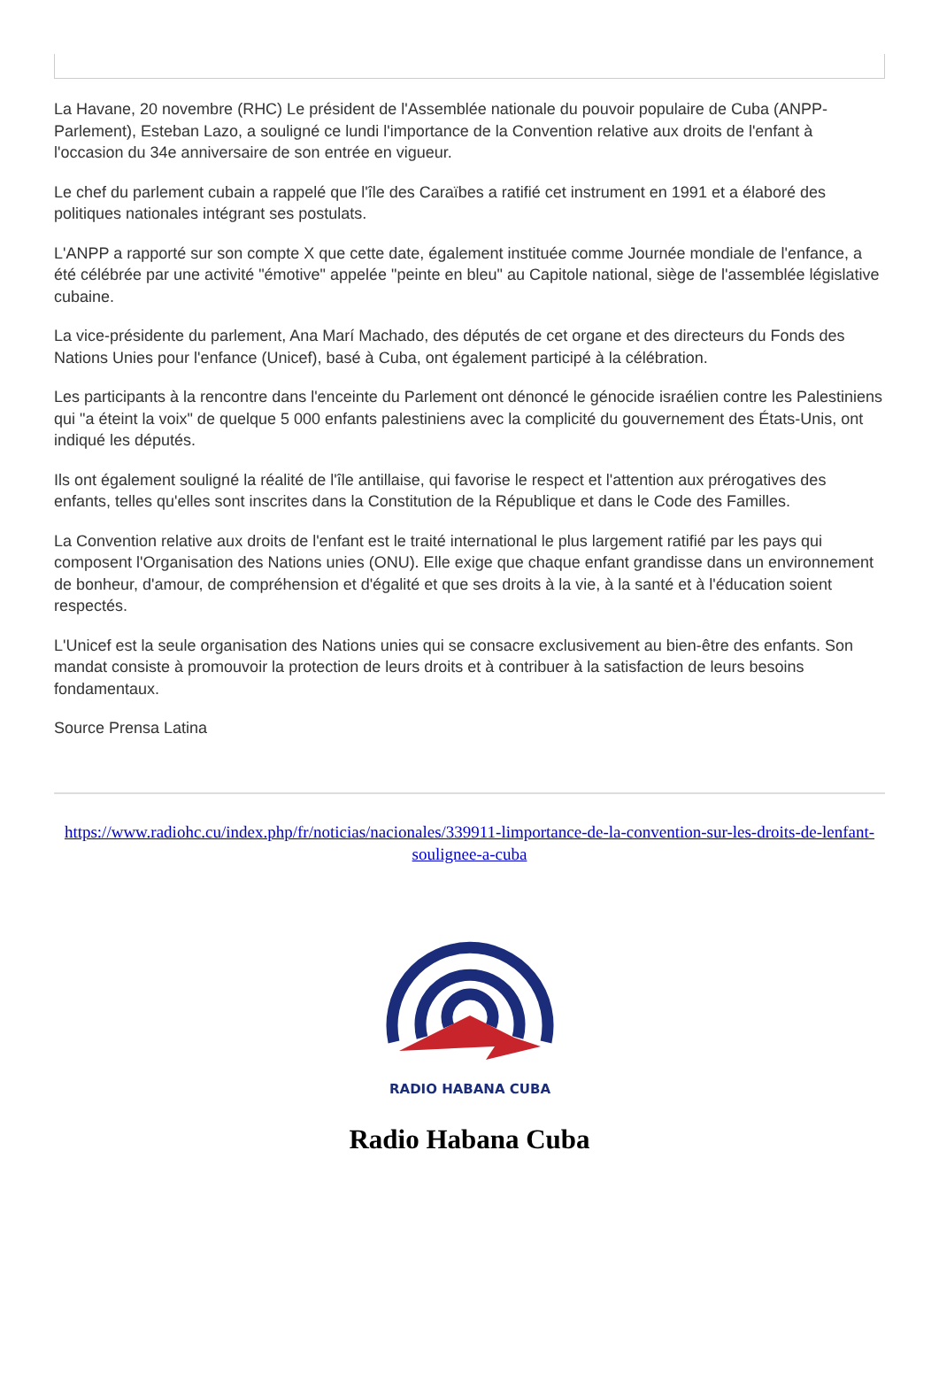La Havane, 20 novembre (RHC) Le président de l'Assemblée nationale du pouvoir populaire de Cuba (ANPP-Parlement), Esteban Lazo, a souligné ce lundi l'importance de la Convention relative aux droits de l'enfant à l'occasion du 34e anniversaire de son entrée en vigueur.
Le chef du parlement cubain a rappelé que l'île des Caraïbes a ratifié cet instrument en 1991 et a élaboré des politiques nationales intégrant ses postulats.
L'ANPP a rapporté sur son compte X que cette date, également instituée comme Journée mondiale de l'enfance, a été célébrée par une activité "émotive" appelée "peinte en bleu" au Capitole national, siège de l'assemblée législative cubaine.
La vice-présidente du parlement, Ana Marí Machado, des députés de cet organe et des directeurs du Fonds des Nations Unies pour l'enfance (Unicef), basé à Cuba, ont également participé à la célébration.
Les participants à la rencontre dans l'enceinte du Parlement ont dénoncé le génocide israélien contre les Palestiniens qui "a éteint la voix" de quelque 5 000 enfants palestiniens avec la complicité du gouvernement des États-Unis, ont indiqué les députés.
Ils ont également souligné la réalité de l'île antillaise, qui favorise le respect et l'attention aux prérogatives des enfants, telles qu'elles sont inscrites dans la Constitution de la République et dans le Code des Familles.
La Convention relative aux droits de l'enfant est le traité international le plus largement ratifié par les pays qui composent l'Organisation des Nations unies (ONU). Elle exige que chaque enfant grandisse dans un environnement de bonheur, d'amour, de compréhension et d'égalité et que ses droits à la vie, à la santé et à l'éducation soient respectés.
L'Unicef est la seule organisation des Nations unies qui se consacre exclusivement au bien-être des enfants. Son mandat consiste à promouvoir la protection de leurs droits et à contribuer à la satisfaction de leurs besoins fondamentaux.
Source Prensa Latina
https://www.radiohc.cu/index.php/fr/noticias/nacionales/339911-limportance-de-la-convention-sur-les-droits-de-lenfant-soulignee-a-cuba
RADIO HABANA CUBA
Radio Habana Cuba